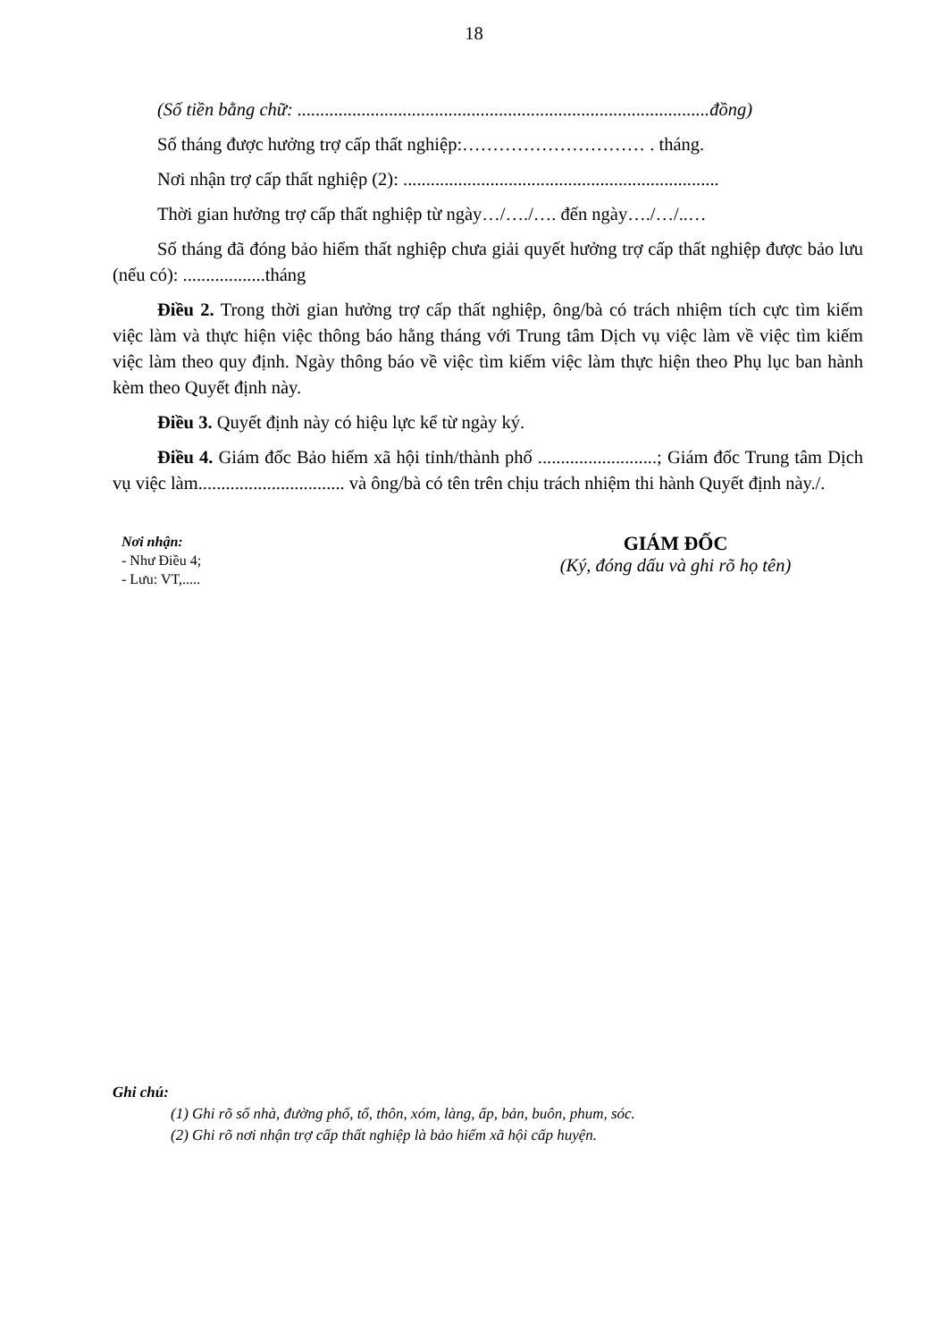18
(Số tiền bằng chữ: ..........................................................................................đồng)
Số tháng được hưởng trợ cấp thất nghiệp:………………………… . tháng.
Nơi nhận trợ cấp thất nghiệp (2): .....................................................................
Thời gian hưởng trợ cấp thất nghiệp từ ngày…/…./…. đến ngày…./…/..…
Số tháng đã đóng bảo hiểm thất nghiệp chưa giải quyết hưởng trợ cấp thất nghiệp được bảo lưu (nếu có): ..................tháng
Điều 2. Trong thời gian hưởng trợ cấp thất nghiệp, ông/bà có trách nhiệm tích cực tìm kiếm việc làm và thực hiện việc thông báo hằng tháng với Trung tâm Dịch vụ việc làm về việc tìm kiếm việc làm theo quy định. Ngày thông báo về việc tìm kiếm việc làm thực hiện theo Phụ lục ban hành kèm theo Quyết định này.
Điều 3. Quyết định này có hiệu lực kể từ ngày ký.
Điều 4. Giám đốc Bảo hiểm xã hội tỉnh/thành phố ..........................; Giám đốc Trung tâm Dịch vụ việc làm................................ và ông/bà có tên trên chịu trách nhiệm thi hành Quyết định này./.
Nơi nhận:
- Như Điều 4;
- Lưu: VT,.....
GIÁM ĐỐC
(Ký, đóng dấu và ghi rõ họ tên)
Ghi chú:
(1) Ghi rõ số nhà, đường phố, tổ, thôn, xóm, làng, ấp, bản, buôn, phum, sóc.
(2) Ghi rõ nơi nhận trợ cấp thất nghiệp là bảo hiểm xã hội cấp huyện.